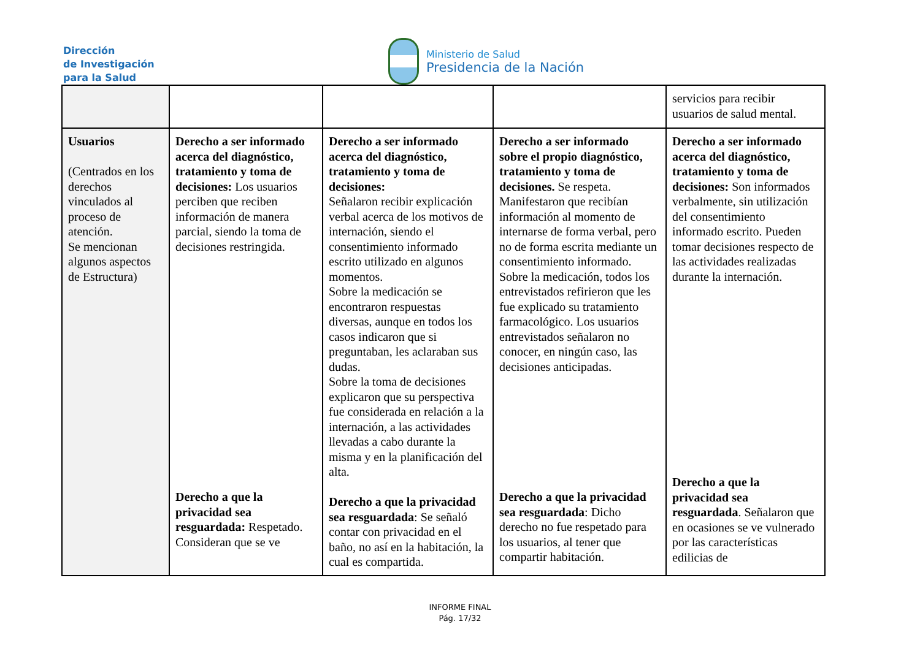Dirección
de Investigación
para la Salud
Ministerio de Salud
Presidencia de la Nación
| | | | | servicios para recibir usuarios de salud mental. |
| Usuarios (Centrados en los derechos vinculados al proceso de atención. Se mencionan algunos aspectos de Estructura) | Derecho a ser informado acerca del diagnóstico, tratamiento y toma de decisiones: Los usuarios perciben que reciben información de manera parcial, siendo la toma de decisiones restringida. Derecho a que la privacidad sea resguardada: Respetado. Consideran que se ve | Derecho a ser informado acerca del diagnóstico, tratamiento y toma de decisiones: Señalaron recibir explicación verbal acerca de los motivos de internación, siendo el consentimiento informado escrito utilizado en algunos momentos. Sobre la medicación se encontraron respuestas diversas, aunque en todos los casos indicaron que si preguntaban, les aclaraban sus dudas. Sobre la toma de decisiones explicaron que su perspectiva fue considerada en relación a la internación, a las actividades llevadas a cabo durante la misma y en la planificación del alta. Derecho a que la privacidad sea resguardada : Se señaló contar con privacidad en el baño, no así en la habitación, la cual es compartida. | Derecho a ser informado sobre el propio diagnóstico, tratamiento y toma de decisiones. Se respeta. Manifestaron que recibían información al momento de internarse de forma verbal, pero no de forma escrita mediante un consentimiento informado. Sobre la medicación, todos los entrevistados refirieron que les fue explicado su tratamiento farmacológico. Los usuarios entrevistados señalaron no conocer, en ningún caso, las decisiones anticipadas. Derecho a que la privacidad sea resguardada : Dicho derecho no fue respetado para los usuarios, al tener que compartir habitación. | Derecho a ser informado acerca del diagnóstico, tratamiento y toma de decisiones: Son informados verbalmente, sin utilización del consentimiento informado escrito. Pueden tomar decisiones respecto de las actividades realizadas durante la internación. Derecho a que la privacidad sea resguardada . Señalaron que en ocasiones se ve vulnerado por las características edilicias de |
INFORME FINAL
Pág. 17/32